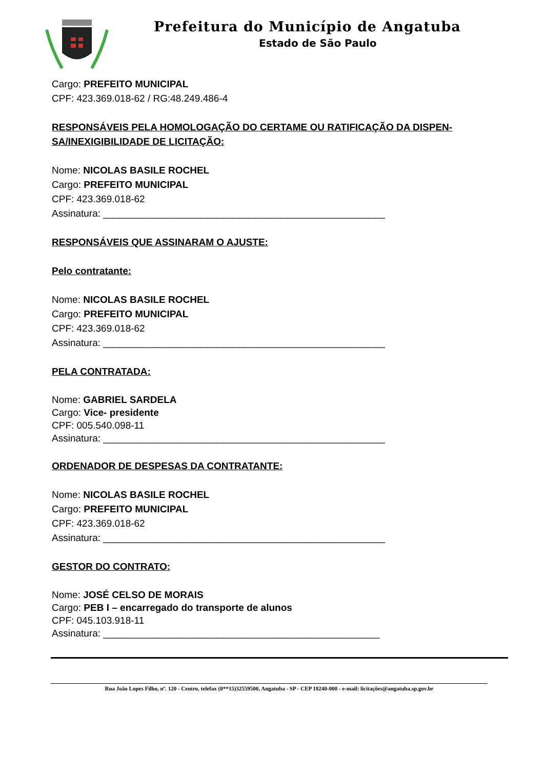Prefeitura do Município de Angatuba
Estado de São Paulo
Cargo: PREFEITO MUNICIPAL
CPF: 423.369.018-62 / RG:48.249.486-4
RESPONSÁVEIS PELA HOMOLOGAÇÃO DO CERTAME OU RATIFICAÇÃO DA DISPEN-
SA/INEXIGIBILIDADE DE LICITAÇÃO:
Nome: NICOLAS BASILE ROCHEL
Cargo: PREFEITO MUNICIPAL
CPF: 423.369.018-62
Assinatura: ____________________________________________________
RESPONSÁVEIS QUE ASSINARAM O AJUSTE:
Pelo contratante:
Nome: NICOLAS BASILE ROCHEL
Cargo: PREFEITO MUNICIPAL
CPF: 423.369.018-62
Assinatura: ____________________________________________________
PELA CONTRATADA:
Nome: GABRIEL SARDELA
Cargo: Vice- presidente
CPF: 005.540.098-11
Assinatura: ____________________________________________________
ORDENADOR DE DESPESAS DA CONTRATANTE:
Nome: NICOLAS BASILE ROCHEL
Cargo: PREFEITO MUNICIPAL
CPF: 423.369.018-62
Assinatura: ____________________________________________________
GESTOR DO CONTRATO:
Nome: JOSÉ CELSO DE MORAIS
Cargo: PEB I – encarregado do transporte de alunos
CPF: 045.103.918-11
Assinatura: ___________________________________________________
Rua João Lopes Filho, nº. 120 - Centro, telefax (0**15)32559500, Angatuba - SP - CEP 18240-000 - e-mail: licitações@angatuba.sp.gov.br